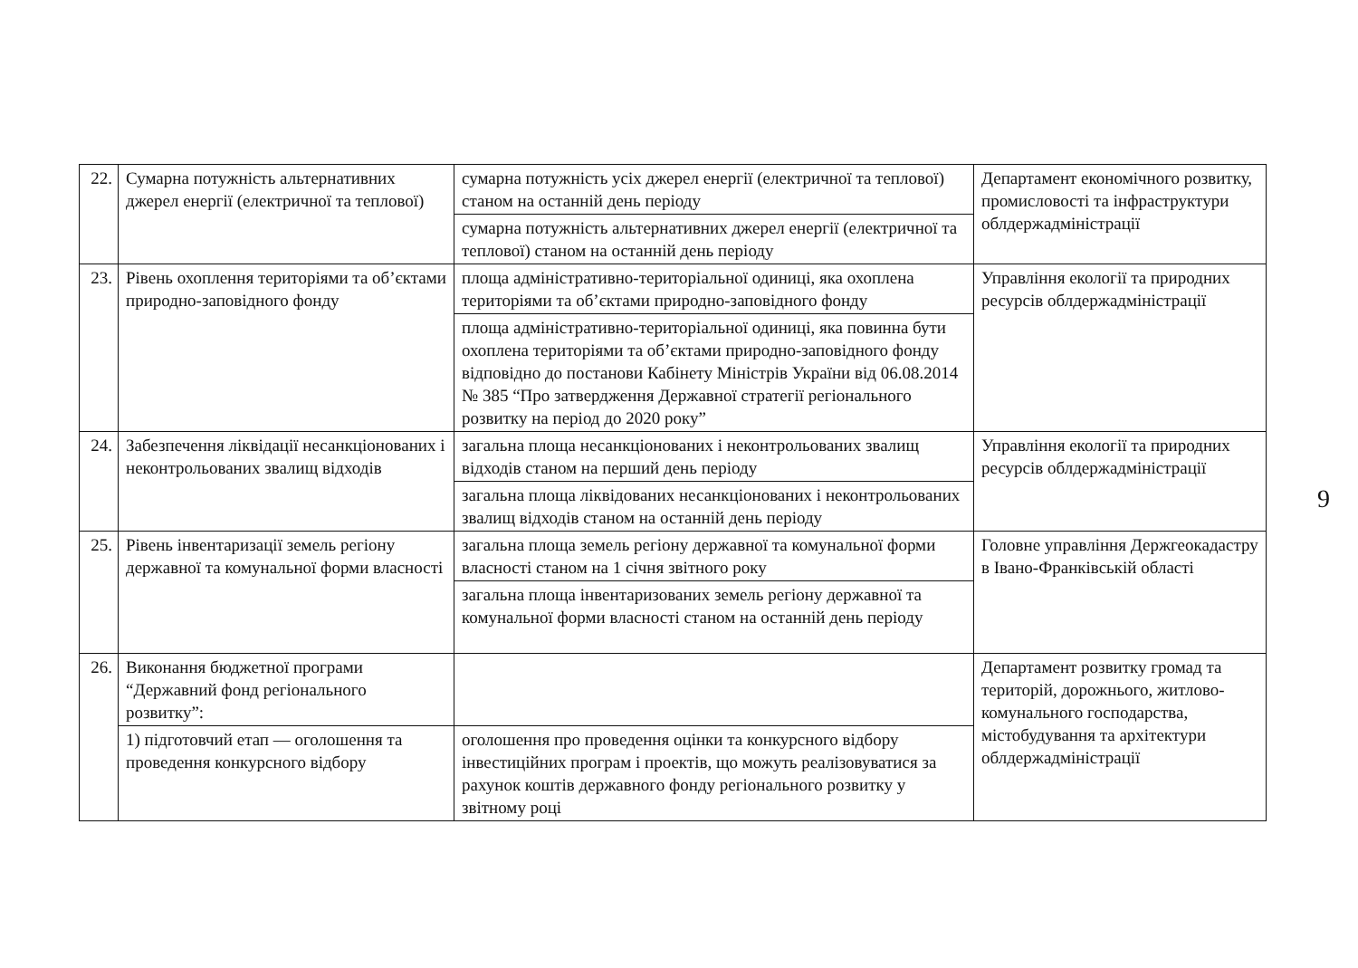| 22. | Сумарна потужність альтернативних джерел енергії (електричної та теплової) | сумарна потужність усіх джерел енергії (електричної та теплової) станом на останній день періоду | Департамент економічного розвитку, промисловості та інфраструктури облдержадміністрації |
| | | сумарна потужність альтернативних джерел енергії (електричної та теплової) станом на останній день періоду | |
| 23. | Рівень охоплення територіями та об’єктами природно-заповідного фонду | площа адміністративно-територіальної одиниці, яка охоплена територіями та об’єктами природно-заповідного фонду | Управління екології та природних ресурсів облдержадміністрації |
| | | площа адміністративно-територіальної одиниці, яка повинна бути охоплена територіями та об’єктами природно-заповідного фонду відповідно до постанови Кабінету Міністрів України від 06.08.2014 № 385 “Про затвердження Державної стратегії регіонального розвитку на період до 2020 року” | |
| 24. | Забезпечення ліквідації несанкціонованих і неконтрольованих звалищ відходів | загальна площа несанкціонованих і неконтрольованих звалищ відходів станом на перший день періоду | Управління екології та природних ресурсів облдержадміністрації |
| | | загальна площа ліквідованих несанкціонованих і неконтрольованих звалищ відходів станом на останній день періоду | |
| 25. | Рівень інвентаризації земель регіону державної та комунальної форми власності | загальна площа земель регіону державної та комунальної форми власності станом на 1 січня звітного року | Головне управління Держгеокадастру в Івано-Франківській області |
| | | загальна площа інвентаризованих земель регіону державної та комунальної форми власності станом на останній день періоду | |
| 26. | Виконання бюджетної програми “Державний фонд регіонального розвитку”: | | Департамент розвитку громад та територій, дорожнього, житлово-комунального господарства, містобудування та архітектури облдержадміністрації |
| | 1) підготовчий етап — оголошення та проведення конкурсного відбору | оголошення про проведення оцінки та конкурсного відбору інвестиційних програм і проектів, що можуть реалізовуватися за рахунок коштів державного фонду регіонального розвитку у звітному році | |
9